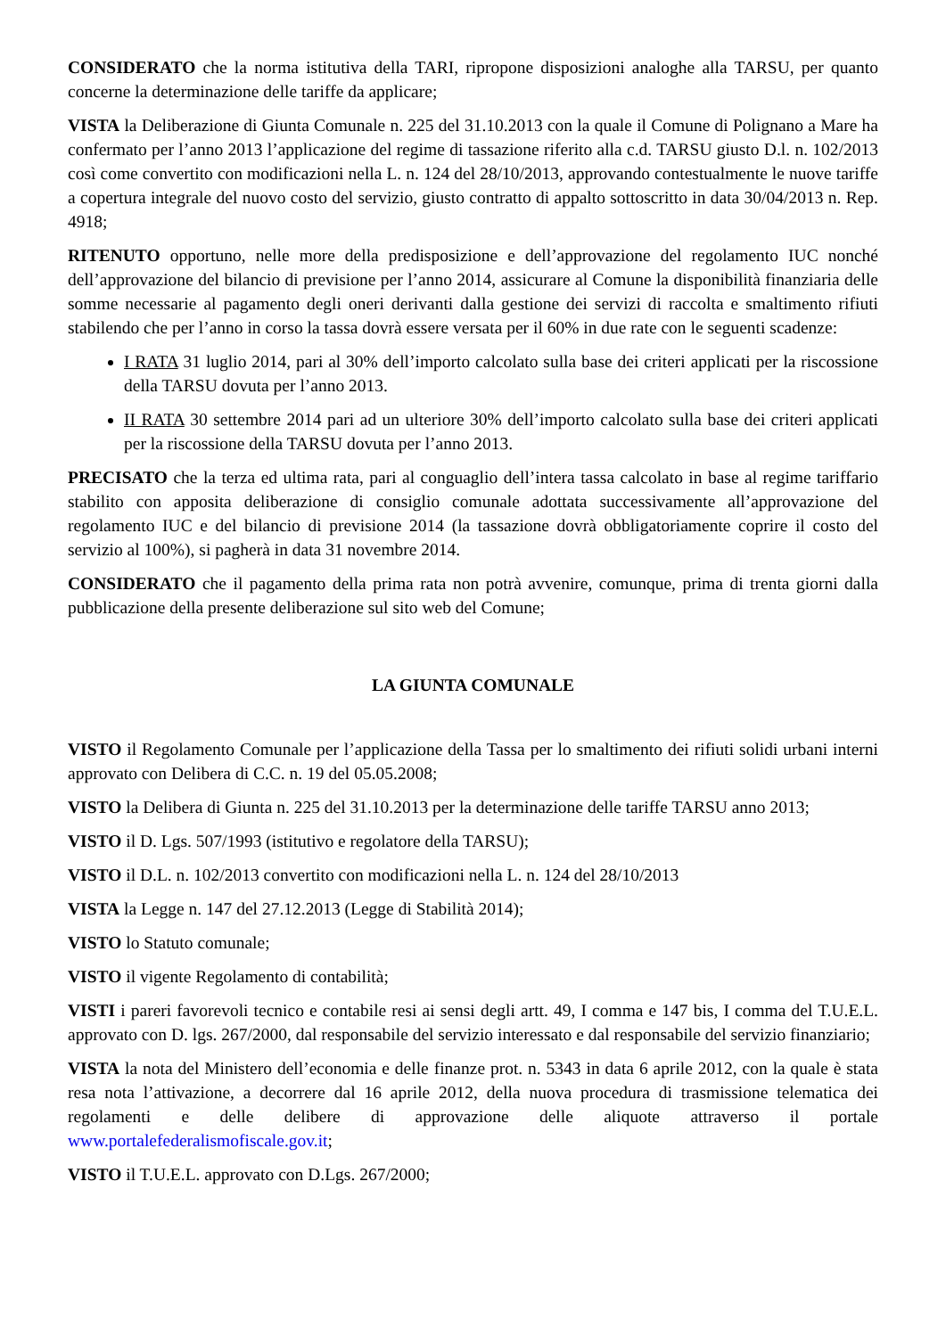CONSIDERATO che la norma istitutiva della TARI, ripropone disposizioni analoghe alla TARSU, per quanto concerne la determinazione delle tariffe da applicare;
VISTA la Deliberazione di Giunta Comunale n. 225 del 31.10.2013 con la quale il Comune di Polignano a Mare ha confermato per l’anno 2013 l’applicazione del regime di tassazione riferito alla c.d. TARSU giusto D.l. n. 102/2013 così come convertito con modificazioni nella L. n. 124 del 28/10/2013, approvando contestualmente le nuove tariffe a copertura integrale del nuovo costo del servizio, giusto contratto di appalto sottoscritto in data 30/04/2013 n. Rep. 4918;
RITENUTO opportuno, nelle more della predisposizione e dell’approvazione del regolamento IUC nonché dell’approvazione del bilancio di previsione per l’anno 2014, assicurare al Comune la disponibilità finanziaria delle somme necessarie al pagamento degli oneri derivanti dalla gestione dei servizi di raccolta e smaltimento rifiuti stabilendo che per l’anno in corso la tassa dovrà essere versata per il 60% in due rate con le seguenti scadenze:
I RATA 31 luglio 2014, pari al 30% dell’importo calcolato sulla base dei criteri applicati per la riscossione della TARSU dovuta per l’anno 2013.
II RATA 30 settembre 2014 pari ad un ulteriore 30% dell’importo calcolato sulla base dei criteri applicati per la riscossione della TARSU dovuta per l’anno 2013.
PRECISATO che la terza ed ultima rata, pari al conguaglio dell’intera tassa calcolato in base al regime tariffario stabilito con apposita deliberazione di consiglio comunale adottata successivamente all’approvazione del regolamento IUC e del bilancio di previsione 2014 (la tassazione dovrà obbligatoriamente coprire il costo del servizio al 100%), si pagherà in data 31 novembre 2014.
CONSIDERATO che il pagamento della prima rata non potrà avvenire, comunque, prima di trenta giorni dalla pubblicazione della presente deliberazione sul sito web del Comune;
LA GIUNTA COMUNALE
VISTO il Regolamento Comunale per l’applicazione della Tassa per lo smaltimento dei rifiuti solidi urbani interni approvato con Delibera di C.C. n. 19 del 05.05.2008;
VISTO la Delibera di Giunta n. 225 del 31.10.2013 per la determinazione delle tariffe TARSU anno 2013;
VISTO il D. Lgs. 507/1993 (istitutivo e regolatore della TARSU);
VISTO il D.L. n. 102/2013 convertito con modificazioni nella L. n. 124 del 28/10/2013
VISTA la Legge n. 147 del 27.12.2013 (Legge di Stabilità 2014);
VISTO lo Statuto comunale;
VISTO il vigente Regolamento di contabilità;
VISTI i pareri favorevoli tecnico e contabile resi ai sensi degli artt. 49, I comma e 147 bis, I comma del T.U.E.L. approvato con D. lgs. 267/2000, dal responsabile del servizio interessato e dal responsabile del servizio finanziario;
VISTA la nota del Ministero dell’economia e delle finanze prot. n. 5343 in data 6 aprile 2012, con la quale è stata resa nota l’attivazione, a decorrere dal 16 aprile 2012, della nuova procedura di trasmissione telematica dei regolamenti e delle delibere di approvazione delle aliquote attraverso il portale www.portalefederalismofiscale.gov.it;
VISTO il T.U.E.L. approvato con D.Lgs. 267/2000;